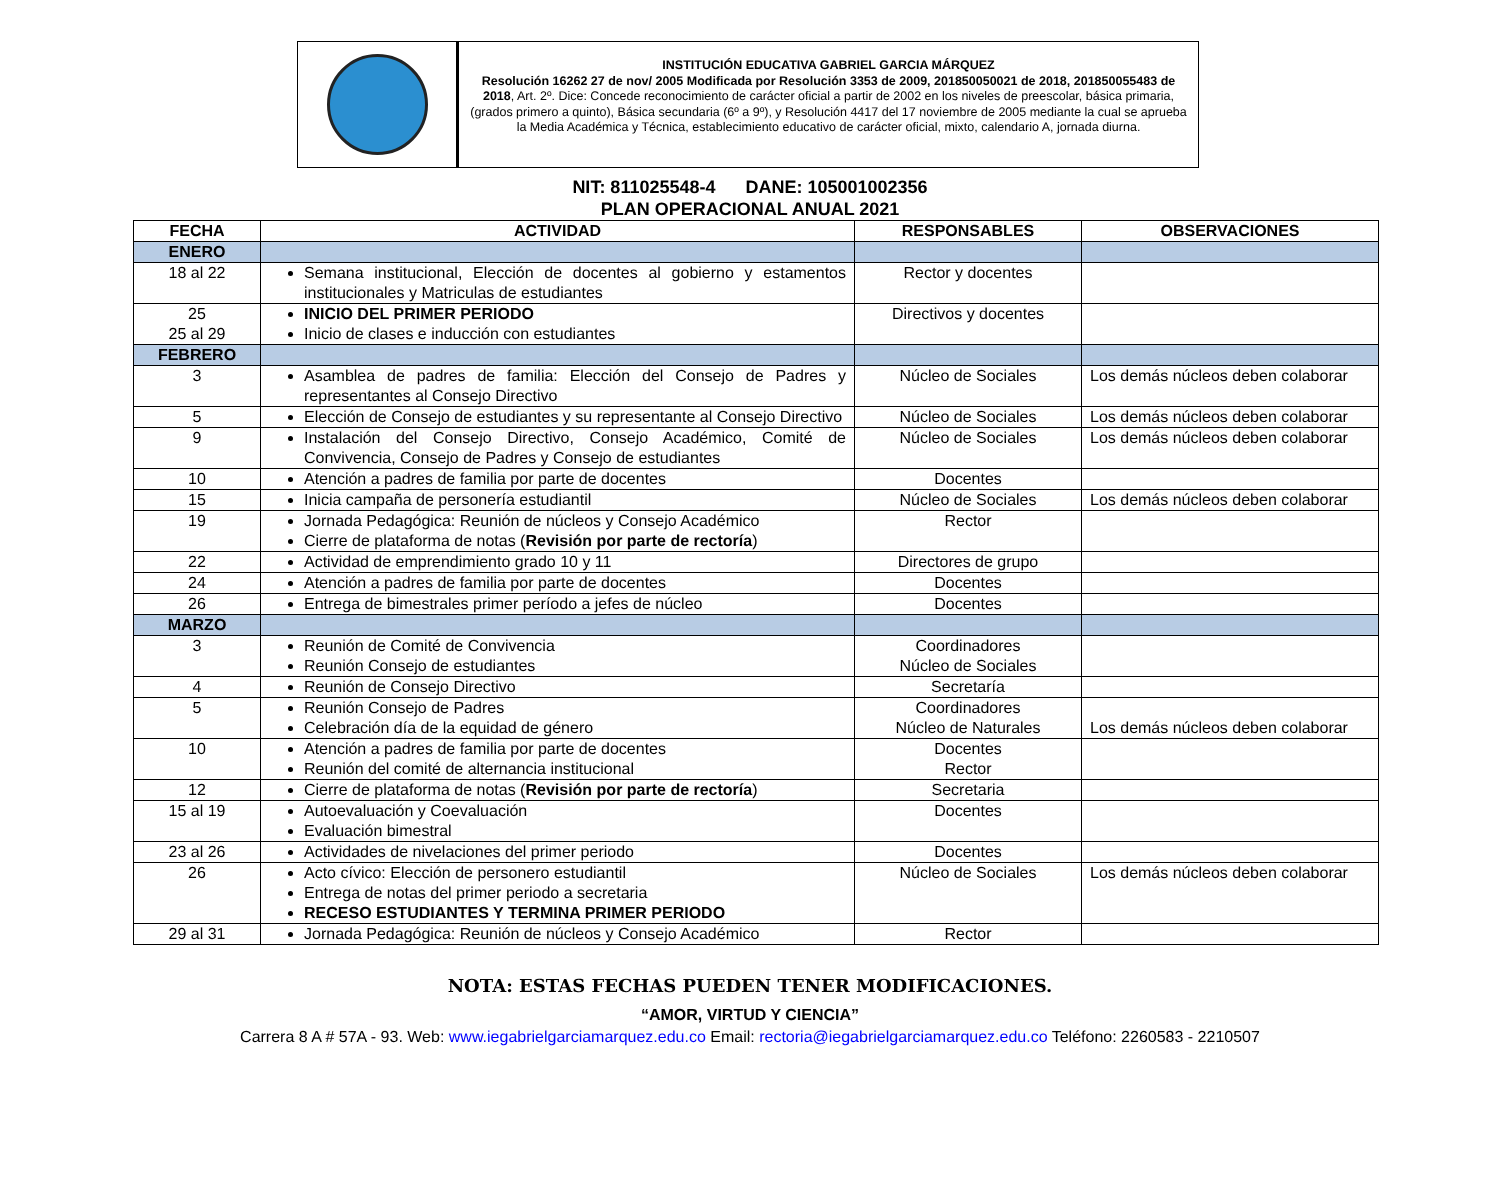INSTITUCIÓN EDUCATIVA GABRIEL GARCIA MÁRQUEZ
Resolución 16262 27 de nov/ 2005 Modificada por Resolución 3353 de 2009, 201850050021 de 2018, 201850055483 de 2018, Art. 2º. Dice: Concede reconocimiento de carácter oficial a partir de 2002 en los niveles de preescolar, básica primaria, (grados primero a quinto), Básica secundaria (6º a 9º), y Resolución 4417 del 17 noviembre de 2005 mediante la cual se aprueba la Media Académica y Técnica, establecimiento educativo de carácter oficial, mixto, calendario A, jornada diurna.
NIT: 811025548-4 DANE: 105001002356
PLAN OPERACIONAL ANUAL 2021
| FECHA | ACTIVIDAD | RESPONSABLES | OBSERVACIONES |
| --- | --- | --- | --- |
| ENERO | | | |
| 18 al 22 | Semana institucional, Elección de docentes al gobierno y estamentos institucionales y Matriculas de estudiantes | Rector y docentes | |
| 25 25 al 29 | INICIO DEL PRIMER PERIODO Inicio de clases e inducción con estudiantes | Directivos y docentes | |
| FEBRERO | | | |
| 3 | Asamblea de padres de familia: Elección del Consejo de Padres y representantes al Consejo Directivo | Núcleo de Sociales | Los demás núcleos deben colaborar |
| 5 | Elección de Consejo de estudiantes y su representante al Consejo Directivo | Núcleo de Sociales | Los demás núcleos deben colaborar |
| 9 | Instalación del Consejo Directivo, Consejo Académico, Comité de Convivencia, Consejo de Padres y Consejo de estudiantes | Núcleo de Sociales | Los demás núcleos deben colaborar |
| 10 | Atención a padres de familia por parte de docentes | Docentes | |
| 15 | Inicia campaña de personería estudiantil | Núcleo de Sociales | Los demás núcleos deben colaborar |
| 19 | Jornada Pedagógica: Reunión de núcleos y Consejo Académico Cierre de plataforma de notas ( Revisión por parte de rectoría ) | Rector | |
| 22 | Actividad de emprendimiento grado 10 y 11 | Directores de grupo | |
| 24 | Atención a padres de familia por parte de docentes | Docentes | |
| 26 | Entrega de bimestrales primer período a jefes de núcleo | Docentes | |
| MARZO | | | |
| 3 | Reunión de Comité de Convivencia Reunión Consejo de estudiantes | Coordinadores Núcleo de Sociales | |
| 4 | Reunión de Consejo Directivo | Secretaría | |
| 5 | Reunión Consejo de Padres Celebración día de la equidad de género | Coordinadores Núcleo de Naturales | Los demás núcleos deben colaborar |
| 10 | Atención a padres de familia por parte de docentes Reunión del comité de alternancia institucional | Docentes Rector | |
| 12 | Cierre de plataforma de notas ( Revisión por parte de rectoría ) | Secretaria | |
| 15 al 19 | Autoevaluación y Coevaluación Evaluación bimestral | Docentes | |
| 23 al 26 | Actividades de nivelaciones del primer periodo | Docentes | |
| 26 | Acto cívico: Elección de personero estudiantil Entrega de notas del primer periodo a secretaria RECESO ESTUDIANTES Y TERMINA PRIMER PERIODO | Núcleo de Sociales | Los demás núcleos deben colaborar |
| 29 al 31 | Jornada Pedagógica: Reunión de núcleos y Consejo Académico | Rector | |
NOTA: ESTAS FECHAS PUEDEN TENER MODIFICACIONES.
“AMOR, VIRTUD Y CIENCIA”
Carrera 8 A # 57A - 93. Web: www.iegabrielgarciamarquez.edu.co Email: rectoria@iegabrielgarciamarquez.edu.co Teléfono: 2260583 - 2210507